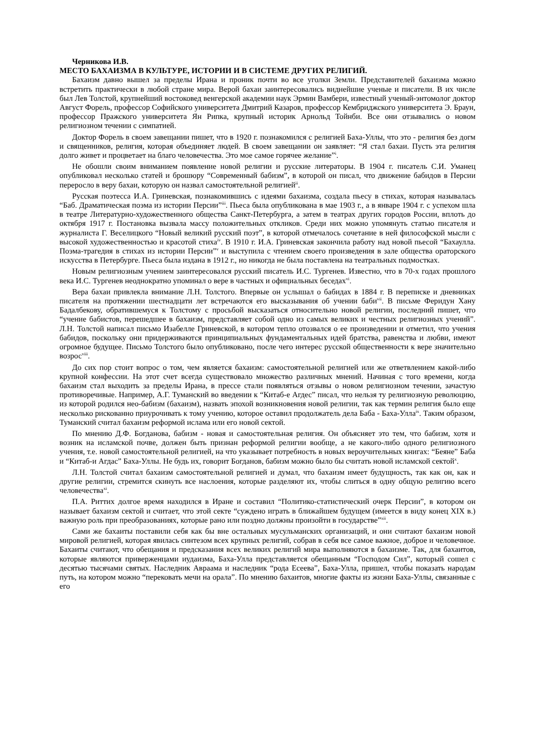Черникова И.В.
МЕСТО БАХАИЗМА В КУЛЬТУРЕ, ИСТОРИИ И В СИСТЕМЕ ДРУГИХ РЕЛИГИЙ.
Бахаизм давно вышел за пределы Ирана и проник почти во все уголки Земли. Представителей бахаизма можно встретить практически в любой стране мира. Верой бахаи заинтересовались виднейшие ученые и писатели. В их числе был Лев Толстой, крупнейший востоковед венгерской академии наук Эрмин Вамбери, известный ученый-энтомолог доктор Август Форель, профессор Софийского университета Дмитрий Казаров, профессор Кембриджского университета Э. Браун, профессор Пражского университета Ян Рипка, крупный историк Арнольд Тойнби. Все они отзывались о новом религиозном течении с симпатией.
Доктор Форель в своем завещании пишет, что в 1920 г. познакомился с религией Баха-Уллы, что это - религия без догм и священников, религия, которая объединяет людей. В своем завещании он заявляет: “Я стал бахаи. Пусть эта религия долго живет и процветает на благо человечества. Это мое самое горячее желание”<sup>i</sup>.
Не обошли своим вниманием появление новой религии и русские литераторы. В 1904 г. писатель С.И. Уманец опубликовал несколько статей и брошюру “Современный бабизм”, в которой он писал, что движение бабидов в Персии переросло в веру бахаи, которую он назвал самостоятельной религией<sup>ii</sup>.
Русская поэтесса И.А. Гриневская, познакомившись с идеями бахаизма, создала пьесу в стихах, которая называлась “Баб. Драматическая поэма из истории Персии”<sup>iii</sup>. Пьеса была опубликована в мае 1903 г., а в январе 1904 г. с успехом шла в театре Литературно-художественного общества Санкт-Петербурга, а затем в театрах других городов России, вплоть до октября 1917 г. Постановка вызвала массу положительных откликов. Среди них можно упомянуть статью писателя и журналиста Г. Веселицкого “Новый великий русский поэт”, в которой отмечалось сочетание в ней философской мысли с высокой художественностью и красотой стиха<sup>iv</sup>. В 1910 г. И.А. Гриневская закончила работу над новой пьесой “Бахаулла. Поэма-трагедия в стихах из истории Персии”<sup>v</sup> и выступила с чтением своего произведения в зале общества ораторского искусства в Петербурге. Пьеса была издана в 1912 г., но никогда не была поставлена на театральных подмостках.
Новым религиозным учением заинтересовался русский писатель И.С. Тургенев. Известно, что в 70-х годах прошлого века И.С. Тургенев неоднократно упоминал о вере в частных и официальных беседах<sup>vi</sup>.
Вера бахаи привлекла внимание Л.Н. Толстого. Впервые он услышал о бабидах в 1884 г. В переписке и дневниках писателя на протяжении шестнадцати лет встречаются его высказывания об учении баби<sup>vii</sup>. В письме Феридун Хану Бадалбекову, обратившемуся к Толстому с просьбой высказаться относительно новой религии, последний пишет, что “учение бабистов, перешедшее в бахаизм, представляет собой одно из самых великих и честных религиозных учений”. Л.Н. Толстой написал письмо Изабелле Гриневской, в котором тепло отозвался о ее произведении и отметил, что учения бабидов, поскольку они придерживаются принципиальных фундаментальных идей братства, равенства и любви, имеют огромное будущее. Письмо Толстого было опубликовано, после чего интерес русской общественности к вере значительно возрос<sup>viii</sup>.
До сих пор стоит вопрос о том, чем является бахаизм: самостоятельной религией или же ответвлением какой-либо крупной конфессии. На этот счет всегда существовало множество различных мнений. Начиная с того времени, когда бахаизм стал выходить за пределы Ирана, в прессе стали появляться отзывы о новом религиозном течении, зачастую противоречивые. Например, А.Г. Туманский во введении к “Китаб-е Агдес” писал, что нельзя ту религиозную революцию, из которой родился нео-бабизм (бахаизм), назвать эпохой возникновения новой религии, так как термин религия было еще несколько рискованно приурочивать к тому учению, которое оставил продолжатель дела Баба - Баха-Улла<sup>ix</sup>. Таким образом, Туманский считал бахаизм реформой ислама или его новой сектой.
По мнению Д.Ф. Богданова, бабизм - новая и самостоятельная религия. Он объясняет это тем, что бабизм, хотя и возник на исламской почве, должен быть признан реформой религии вообще, а не какого-либо одного религиозного учения, т.е. новой самостоятельной религией, на что указывает потребность в новых вероучительных книгах: “Беяне” Баба и “Китаб-и Агдас” Баха-Уллы. Не будь их, говорит Богданов, бабизм можно было бы считать новой исламской сектой<sup>x</sup>.
Л.Н. Толстой считал бахаизм самостоятельной религией и думал, что бахаизм имеет будущность, так как он, как и другие религии, стремится скинуть все наслоения, которые разделяют их, чтобы слиться в одну общую религию всего человечества<sup>xi</sup>.
П.А. Риттих долгое время находился в Иране и составил “Политико-статистический очерк Персии”, в котором он называет бахаизм сектой и считает, что этой секте “суждено играть в ближайшем будущем (имеется в виду конец XIX в.) важную роль при преобразованиях, которые рано или поздно должны произойти в государстве”<sup>xii</sup>.
Сами же бахаиты поставили себя как бы вне остальных мусульманских организаций, и они считают бахаизм новой мировой религией, которая явилась синтезом всех крупных религий, собрав в себя все самое важное, доброе и человечное. Бахаиты считают, что обещания и предсказания всех великих религий мира выполняются в бахаизме. Так, для бахаитов, которые являются приверженцами иудаизма, Баха-Улла представляется обещанным “Господом Сил”, который сошел с десятью тысячами святых. Наследник Авраама и наследник “рода Есеева”, Баха-Улла, пришел, чтобы показать народам путь, на котором можно “перековать мечи на орала”. По мнению бахаитов, многие факты из жизни Баха-Уллы, связанные с его